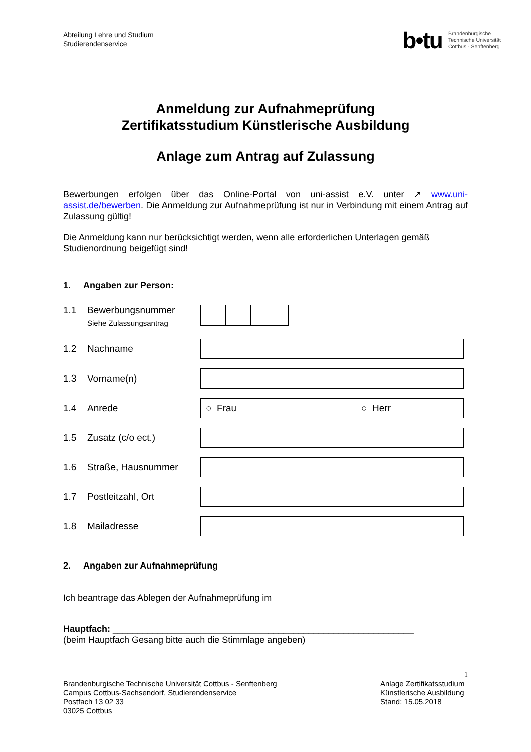Abteilung Lehre und Studium
Studierendenservice
b•tu
Brandenburgische
Technische Universität
Cottbus - Senftenberg
Anmeldung zur Aufnahmeprüfung
Zertifikatsstudium Künstlerische Ausbildung
Anlage zum Antrag auf Zulassung
Bewerbungen erfolgen über das Online-Portal von uni-assist e.V. unter ↗ www.uni-assist.de/bewerben. Die Anmeldung zur Aufnahmeprüfung ist nur in Verbindung mit einem Antrag auf Zulassung gültig!
Die Anmeldung kann nur berücksichtigt werden, wenn alle erforderlichen Unterlagen gemäß Studienordnung beigefügt sind!
1. Angaben zur Person:
1.1 Bewerbungsnummer
Siehe Zulassungsantrag
1.2 Nachname
1.3 Vorname(n)
1.4 Anrede
○ Frau ○ Herr
1.5 Zusatz (c/o ect.)
1.6 Straße, Hausnummer
1.7 Postleitzahl, Ort
1.8 Mailadresse
2. Angaben zur Aufnahmeprüfung
Ich beantrage das Ablegen der Aufnahmeprüfung im
Hauptfach: ____________________________________________________________
(beim Hauptfach Gesang bitte auch die Stimmlage angeben)
1
Brandenburgische Technische Universität Cottbus - Senftenberg
Campus Cottbus-Sachsendorf, Studierendenservice
Postfach 13 02 33
03025 Cottbus
Anlage Zertifikatsstudium Künstlerische Ausbildung
Stand: 15.05.2018